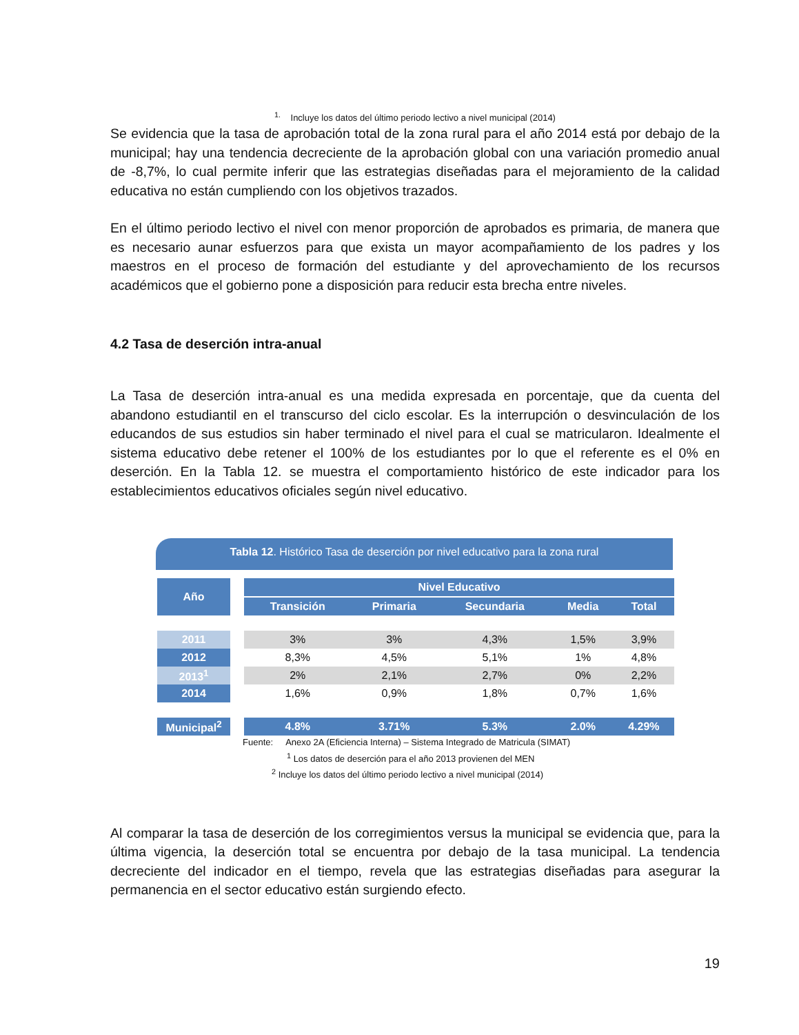<sup>1.</sup> Incluye los datos del último periodo lectivo a nivel municipal (2014)
Se evidencia que la tasa de aprobación total de la zona rural para el año 2014 está por debajo de la municipal; hay una tendencia decreciente de la aprobación global con una variación promedio anual de -8,7%, lo cual permite inferir que las estrategias diseñadas para el mejoramiento de la calidad educativa no están cumpliendo con los objetivos trazados.
En el último periodo lectivo el nivel con menor proporción de aprobados es primaria, de manera que es necesario aunar esfuerzos para que exista un mayor acompañamiento de los padres y los maestros en el proceso de formación del estudiante y del aprovechamiento de los recursos académicos que el gobierno pone a disposición para reducir esta brecha entre niveles.
4.2 Tasa de deserción intra-anual
La Tasa de deserción intra-anual es una medida expresada en porcentaje, que da cuenta del abandono estudiantil en el transcurso del ciclo escolar. Es la interrupción o desvinculación de los educandos de sus estudios sin haber terminado el nivel para el cual se matricularon. Idealmente el sistema educativo debe retener el 100% de los estudiantes por lo que el referente es el 0% en deserción. En la Tabla 12. se muestra el comportamiento histórico de este indicador para los establecimientos educativos oficiales según nivel educativo.
Tabla 12. Histórico Tasa de deserción por nivel educativo para la zona rural
| Año | | Nivel Educativo | | | | |
| | | Transición | Primaria | Secundaria | Media | Total |
| 2011 | | 3% | 3% | 4,3% | 1,5% | 3,9% |
| 2012 | | 8,3% | 4,5% | 5,1% | 1% | 4,8% |
| 2013<sup>1</sup> | | 2% | 2,1% | 2,7% | 0% | 2,2% |
| 2014 | | 1,6% | 0,9% | 1,8% | 0,7% | 1,6% |
| Municipal<sup>2</sup> | | 4.8% | 3.71% | 5.3% | 2.0% | 4.29% |
Fuente: Anexo 2A (Eficiencia Interna) – Sistema Integrado de Matricula (SIMAT)
<sup>1</sup> Los datos de deserción para el año 2013 provienen del MEN
<sup>2</sup> Incluye los datos del último periodo lectivo a nivel municipal (2014)
Al comparar la tasa de deserción de los corregimientos versus la municipal se evidencia que, para la última vigencia, la deserción total se encuentra por debajo de la tasa municipal. La tendencia decreciente del indicador en el tiempo, revela que las estrategias diseñadas para asegurar la permanencia en el sector educativo están surgiendo efecto.
19